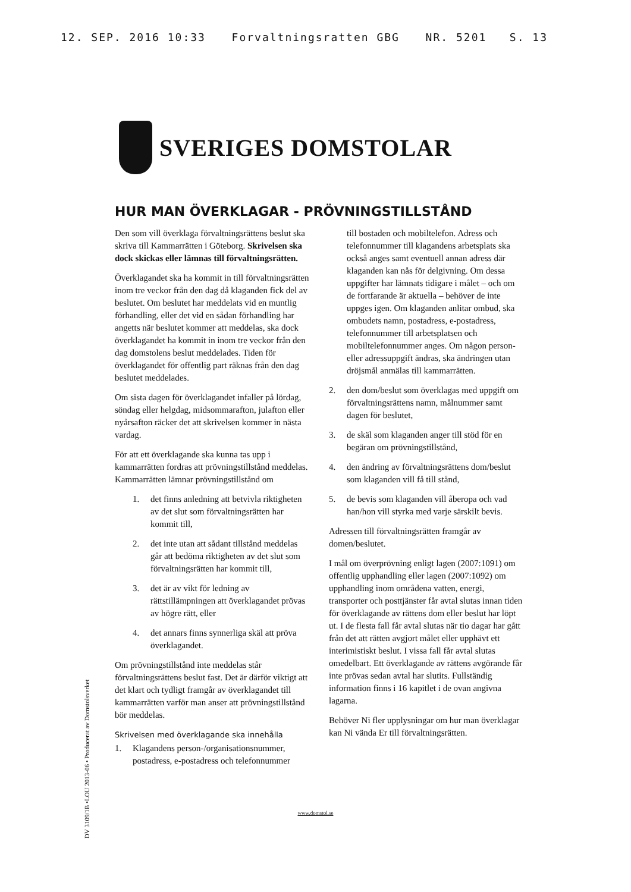12. SEP. 2016 10:33 Forvaltningsratten GBG NR. 5201 S. 13
SVERIGES DOMSTOLAR
HUR MAN ÖVERKLAGAR - PRÖVNINGSTILLSTÅND
Den som vill överklaga förvaltningsrättens beslut ska skriva till Kammarrätten i Göteborg. Skrivelsen ska dock skickas eller lämnas till förvaltningsrätten.
Överklagandet ska ha kommit in till förvaltningsrätten inom tre veckor från den dag då klaganden fick del av beslutet. Om beslutet har meddelats vid en muntlig förhandling, eller det vid en sådan förhandling har angetts när beslutet kommer att meddelas, ska dock överklagandet ha kommit in inom tre veckor från den dag domstolens beslut meddelades. Tiden för överklagandet för offentlig part räknas från den dag beslutet meddelades.
Om sista dagen för överklagandet infaller på lördag, söndag eller helgdag, midsommarafton, julafton eller nyårsafton räcker det att skrivelsen kommer in nästa vardag.
För att ett överklagande ska kunna tas upp i kammarrätten fordras att prövningstillstånd meddelas. Kammarrätten lämnar prövningstillstånd om
1. det finns anledning att betvivla riktigheten av det slut som förvaltningsrätten har kommit till,
2. det inte utan att sådant tillstånd meddelas går att bedöma riktigheten av det slut som förvaltningsrätten har kommit till,
3. det är av vikt för ledning av rättstillämpningen att överklagandet prövas av högre rätt, eller
4. det annars finns synnerliga skäl att pröva överklagandet.
Om prövningstillstånd inte meddelas står förvaltningsrättens beslut fast. Det är därför viktigt att det klart och tydligt framgår av överklagandet till kammarrätten varför man anser att prövningstillstånd bör meddelas.
Skrivelsen med överklagande ska innehålla
1. Klagandens person-/organisationsnummer, postadress, e-postadress och telefonnummer
till bostaden och mobiltelefon. Adress och telefonnummer till klagandens arbetsplats ska också anges samt eventuell annan adress där klaganden kan nås för delgivning. Om dessa uppgifter har lämnats tidigare i målet – och om de fortfarande är aktuella – behöver de inte uppges igen. Om klaganden anlitar ombud, ska ombudets namn, postadress, e-postadress, telefonnummer till arbetsplatsen och mobiltelefonnummer anges. Om någon person- eller adressuppgift ändras, ska ändringen utan dröjsmål anmälas till kammarrätten.
2. den dom/beslut som överklagas med uppgift om förvaltningsrättens namn, målnummer samt dagen för beslutet,
3. de skäl som klaganden anger till stöd för en begäran om prövningstillstånd,
4. den ändring av förvaltningsrättens dom/beslut som klaganden vill få till stånd,
5. de bevis som klaganden vill åberopa och vad han/hon vill styrka med varje särskilt bevis.
Adressen till förvaltningsrätten framgår av domen/beslutet.
I mål om överprövning enligt lagen (2007:1091) om offentlig upphandling eller lagen (2007:1092) om upphandling inom områdena vatten, energi, transporter och posttjänster får avtal slutas innan tiden för överklagande av rättens dom eller beslut har löpt ut. I de flesta fall får avtal slutas när tio dagar har gått från det att rätten avgjort målet eller upphävt ett interimistiskt beslut. I vissa fall får avtal slutas omedelbart. Ett överklagande av rättens avgörande får inte prövas sedan avtal har slutits. Fullständig information finns i 16 kapitlet i de ovan angivna lagarna.
Behöver Ni fler upplysningar om hur man överklagar kan Ni vända Er till förvaltningsrätten.
DV 3109/1B •LOU 2013-06 • Producerat av Domstolsverket
www.domstol.se